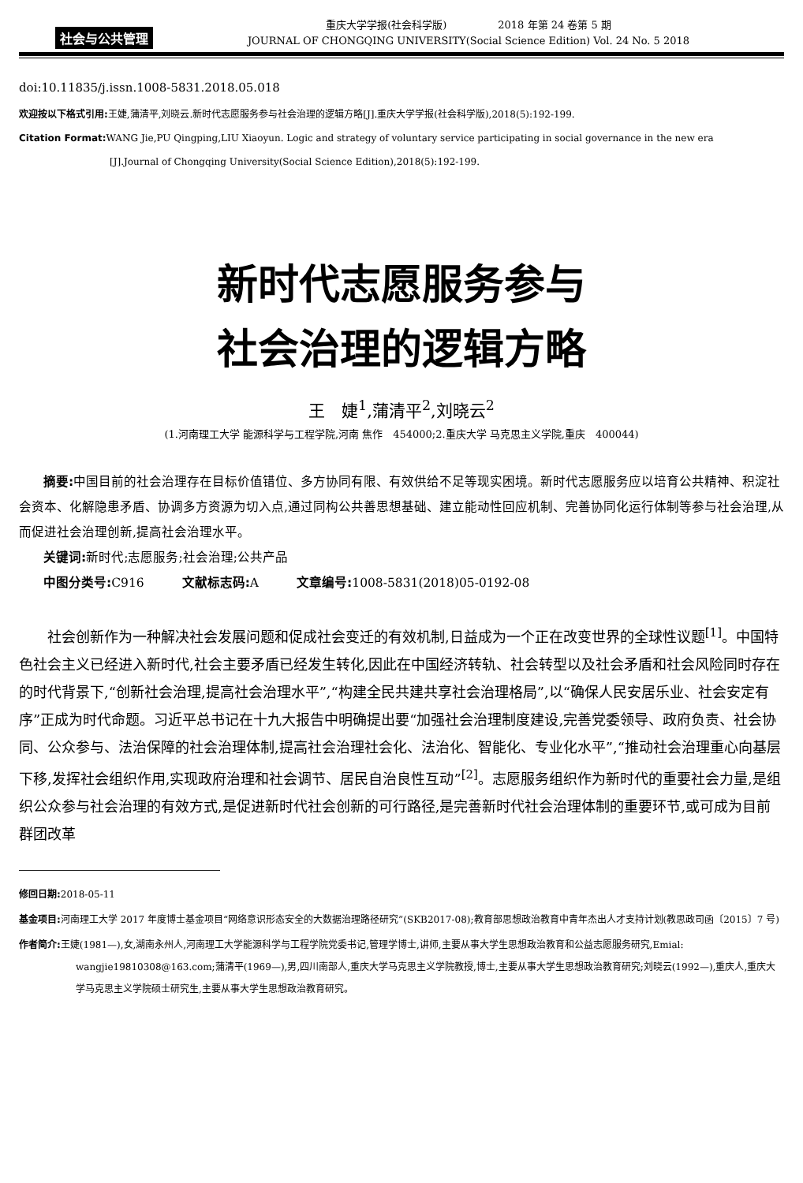社会与公共管理
重庆大学学报(社会科学版)　　　　　2018 年第 24 卷第 5 期
JOURNAL OF CHONGQING UNIVERSITY(Social Science Edition) Vol. 24 No. 5 2018
doi:10.11835/j.issn.1008-5831.2018.05.018
欢迎按以下格式引用: 王婕,蒲清平,刘晓云.新时代志愿服务参与社会治理的逻辑方略[J].重庆大学学报(社会科学版),2018(5):192-199.
Citation Format: WANG Jie,PU Qingping,LIU Xiaoyun. Logic and strategy of voluntary service participating in social governance in the new era
[J].Journal of Chongqing University(Social Science Edition),2018(5):192-199.
新时代志愿服务参与
社会治理的逻辑方略
王　婕<sup>1</sup>,蒲清平<sup>2</sup>,刘晓云<sup>2</sup>
(1.河南理工大学 能源科学与工程学院,河南 焦作　454000;2.重庆大学 马克思主义学院,重庆　400044)
摘要: 中国目前的社会治理存在目标价值错位、多方协同有限、有效供给不足等现实困境。新时代志愿服务应以培育公共精神、积淀社会资本、化解隐患矛盾、协调多方资源为切入点,通过同构公共善思想基础、建立能动性回应机制、完善协同化运行体制等参与社会治理,从而促进社会治理创新,提高社会治理水平。
关键词: 新时代;志愿服务;社会治理;公共产品
中图分类号: C916　　　文献标志码: A　　　文章编号: 1008-5831(2018)05-0192-08
社会创新作为一种解决社会发展问题和促成社会变迁的有效机制,日益成为一个正在改变世界的全球性议题<sup>[1]</sup>。中国特色社会主义已经进入新时代,社会主要矛盾已经发生转化,因此在中国经济转轨、社会转型以及社会矛盾和社会风险同时存在的时代背景下,“创新社会治理,提高社会治理水平”,“构建全民共建共享社会治理格局”,以“确保人民安居乐业、社会安定有序”正成为时代命题。习近平总书记在十九大报告中明确提出要“加强社会治理制度建设,完善党委领导、政府负责、社会协同、公众参与、法治保障的社会治理体制,提高社会治理社会化、法治化、智能化、专业化水平”,“推动社会治理重心向基层下移,发挥社会组织作用,实现政府治理和社会调节、居民自治良性互动”<sup>[2]</sup>。志愿服务组织作为新时代的重要社会力量,是组织公众参与社会治理的有效方式,是促进新时代社会创新的可行路径,是完善新时代社会治理体制的重要环节,或可成为目前群团改革
修回日期: 2018-05-11
基金项目: 河南理工大学 2017 年度博士基金项目“网络意识形态安全的大数据治理路径研究”(SKB2017-08);教育部思想政治教育中青年杰出人才支持计划(教思政司函〔2015〕7 号)
作者简介: 王婕(1981—),女,湖南永州人,河南理工大学能源科学与工程学院党委书记,管理学博士,讲师,主要从事大学生思想政治教育和公益志愿服务研究,Emial: wangjie19810308@163.com;蒲清平(1969—),男,四川南部人,重庆大学马克思主义学院教授,博士,主要从事大学生思想政治教育研究;刘晓云(1992—),重庆人,重庆大学马克思主义学院硕士研究生,主要从事大学生思想政治教育研究。